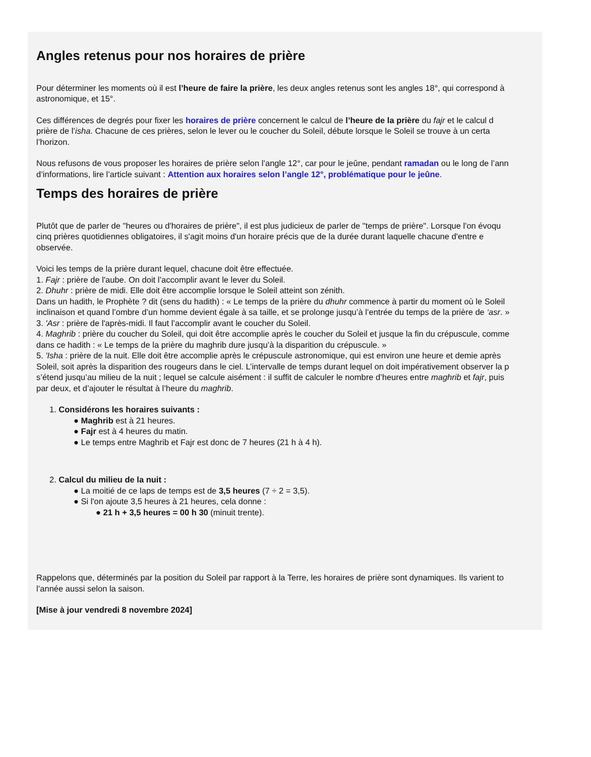Angles retenus pour nos horaires de prière
Pour déterminer les moments où il est l’heure de faire la prière, les deux angles retenus sont les angles 18°, qui correspond à
astronomique, et 15°.
Ces différences de degrés pour fixer les horaires de prière concernent le calcul de l’heure de la prière du fajr et le calcul d
prière de l’isha. Chacune de ces prières, selon le lever ou le coucher du Soleil, débute lorsque le Soleil se trouve à un certa
l’horizon.
Nous refusons de vous proposer les horaires de prière selon l’angle 12°, car pour le jeûne, pendant ramadan ou le long de l’ann
d’informations, lire l’article suivant : Attention aux horaires selon l’angle 12°, problématique pour le jeûne.
Temps des horaires de prière
Plutôt que de parler de "heures ou d'horaires de prière", il est plus judicieux de parler de "temps de prière". Lorsque l'on évoqu
cinq prières quotidiennes obligatoires, il s'agit moins d'un horaire précis que de la durée durant laquelle chacune d'entre e
observée.
Voici les temps de la prière durant lequel, chacune doit être effectuée.
1. Fajr : prière de l'aube. On doit l’accomplir avant le lever du Soleil.
2. Dhuhr : prière de midi. Elle doit être accomplie lorsque le Soleil atteint son zénith.
Dans un hadith, le Prophète ? dit (sens du hadith) : « Le temps de la prière du dhuhr commence à partir du moment où le Soleil
inclinaison et quand l’ombre d’un homme devient égale à sa taille, et se prolonge jusqu’à l’entrée du temps de la prière de ‘asr. »
3. 'Asr : prière de l'après-midi. Il faut l’accomplir avant le coucher du Soleil.
4. Maghrib : prière du coucher du Soleil, qui doit être accomplie après le coucher du Soleil et jusque la fin du crépuscule, comme
dans ce hadith : « Le temps de la prière du maghrib dure jusqu’à la disparition du crépuscule. »
5. 'Isha : prière de la nuit. Elle doit être accomplie après le crépuscule astronomique, qui est environ une heure et demie après
Soleil, soit après la disparition des rougeurs dans le ciel. L’intervalle de temps durant lequel on doit impérativement observer la p
s’étend jusqu’au milieu de la nuit ; lequel se calcule aisément : il suffit de calculer le nombre d’heures entre maghrib et fajr, puis
par deux, et d’ajouter le résultat à l’heure du maghrib.
1. Considérons les horaires suivants :
● Maghrib est à 21 heures.
● Fajr est à 4 heures du matin.
● Le temps entre Maghrib et Fajr est donc de 7 heures (21 h à 4 h).
2. Calcul du milieu de la nuit :
● La moitié de ce laps de temps est de 3,5 heures (7 ÷ 2 = 3,5).
● Si l'on ajoute 3,5 heures à 21 heures, cela donne :
● 21 h + 3,5 heures = 00 h 30 (minuit trente).
Rappelons que, déterminés par la position du Soleil par rapport à la Terre, les horaires de prière sont dynamiques. Ils varient to
l’année aussi selon la saison.
[Mise à jour vendredi 8 novembre 2024]